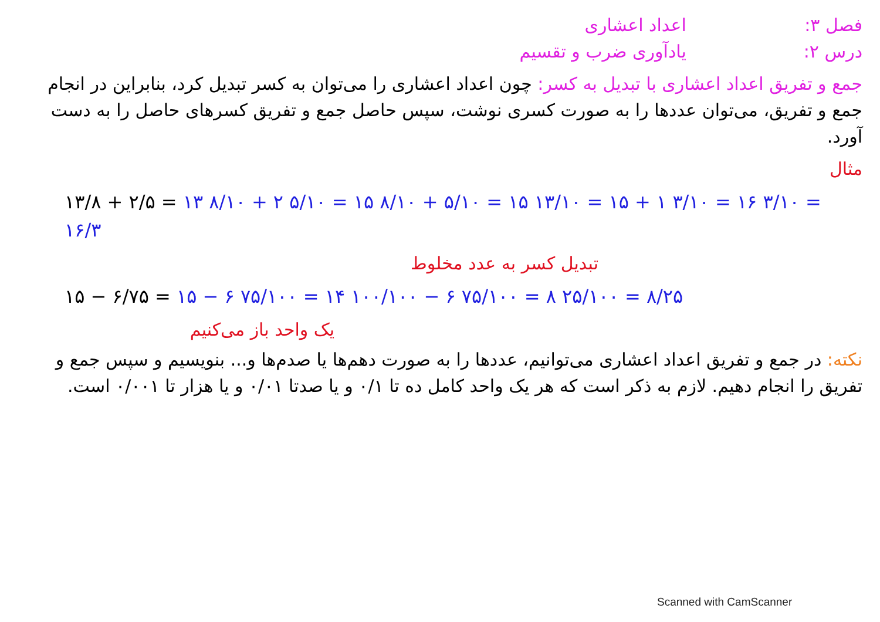فصل ۳:
درس ۲:
اعداد اعشاری
یادآوری ضرب و تقسیم
جمع و تفریق اعداد اعشاری با تبدیل به کسر: چون اعداد اعشاری را می‌توان به کسر تبدیل کرد، بنابراین در انجام جمع و تفریق، می‌توان عددها را به صورت کسری نوشت، سپس حاصل جمع و تفریق کسرهای حاصل را به دست آورد.
مثال
۱۳/۸ + ۲/۵ = ۱۳ ۸/۱۰ + ۲ ۵/۱۰ = ۱۵ ۸/۱۰ + ۵/۱۰ = ۱۵ ۱۳/۱۰ = ۱۵ + ۱ ۳/۱۰ = ۱۶ ۳/۱۰ = ۱۶/۳
تبدیل کسر به عدد مخلوط
۱۵ − ۶/۷۵ = ۱۵ − ۶ ۷۵/۱۰۰ = ۱۴ ۱۰۰/۱۰۰ − ۶ ۷۵/۱۰۰ = ۸ ۲۵/۱۰۰ = ۸/۲۵
یک واحد باز می‌کنیم
نکته: در جمع و تفریق اعداد اعشاری می‌توانیم، عددها را به صورت دهم‌ها یا صدم‌ها و... بنویسیم و سپس جمع و تفریق را انجام دهیم. لازم به ذکر است که هر یک واحد کامل ده تا ۰/۱ و یا صدتا ۰/۰۱ و یا هزار تا ۰/۰۰۱ است.
Scanned with CamScanner